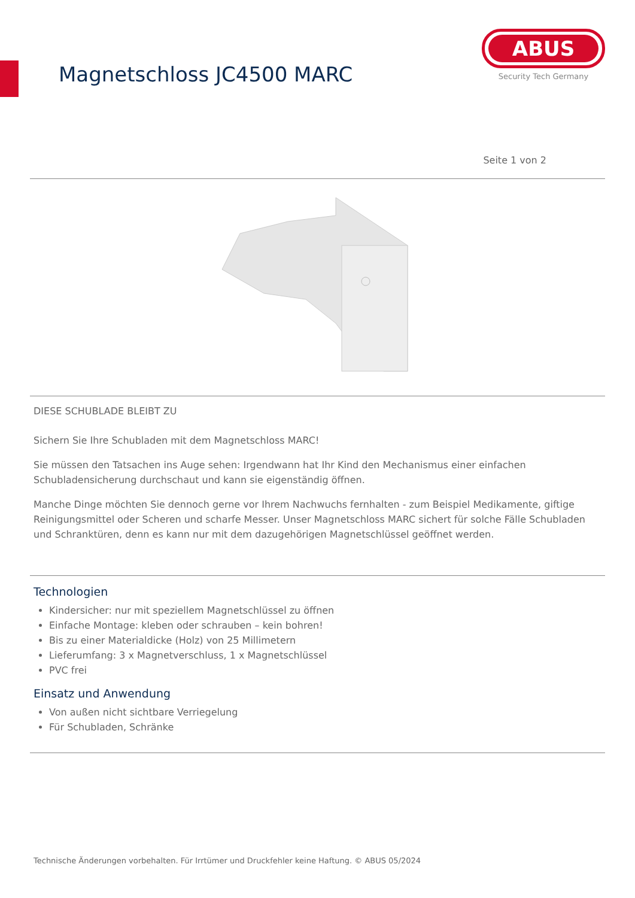Magnetschloss JC4500 MARC
ABUS
Security Tech Germany
Seite 1 von 2
DIESE SCHUBLADE BLEIBT ZU
Sichern Sie Ihre Schubladen mit dem Magnetschloss MARC!
Sie müssen den Tatsachen ins Auge sehen: Irgendwann hat Ihr Kind den Mechanismus einer einfachen Schubladensicherung durchschaut und kann sie eigenständig öffnen.
Manche Dinge möchten Sie dennoch gerne vor Ihrem Nachwuchs fernhalten - zum Beispiel Medikamente, giftige Reinigungsmittel oder Scheren und scharfe Messer. Unser Magnetschloss MARC sichert für solche Fälle Schubladen und Schranktüren, denn es kann nur mit dem dazugehörigen Magnetschlüssel geöffnet werden.
Technologien
Kindersicher: nur mit speziellem Magnetschlüssel zu öffnen
Einfache Montage: kleben oder schrauben – kein bohren!
Bis zu einer Materialdicke (Holz) von 25 Millimetern
Lieferumfang: 3 x Magnetverschluss, 1 x Magnetschlüssel
PVC frei
Einsatz und Anwendung
Von außen nicht sichtbare Verriegelung
Für Schubladen, Schränke
Technische Änderungen vorbehalten. Für Irrtümer und Druckfehler keine Haftung. © ABUS 05/2024